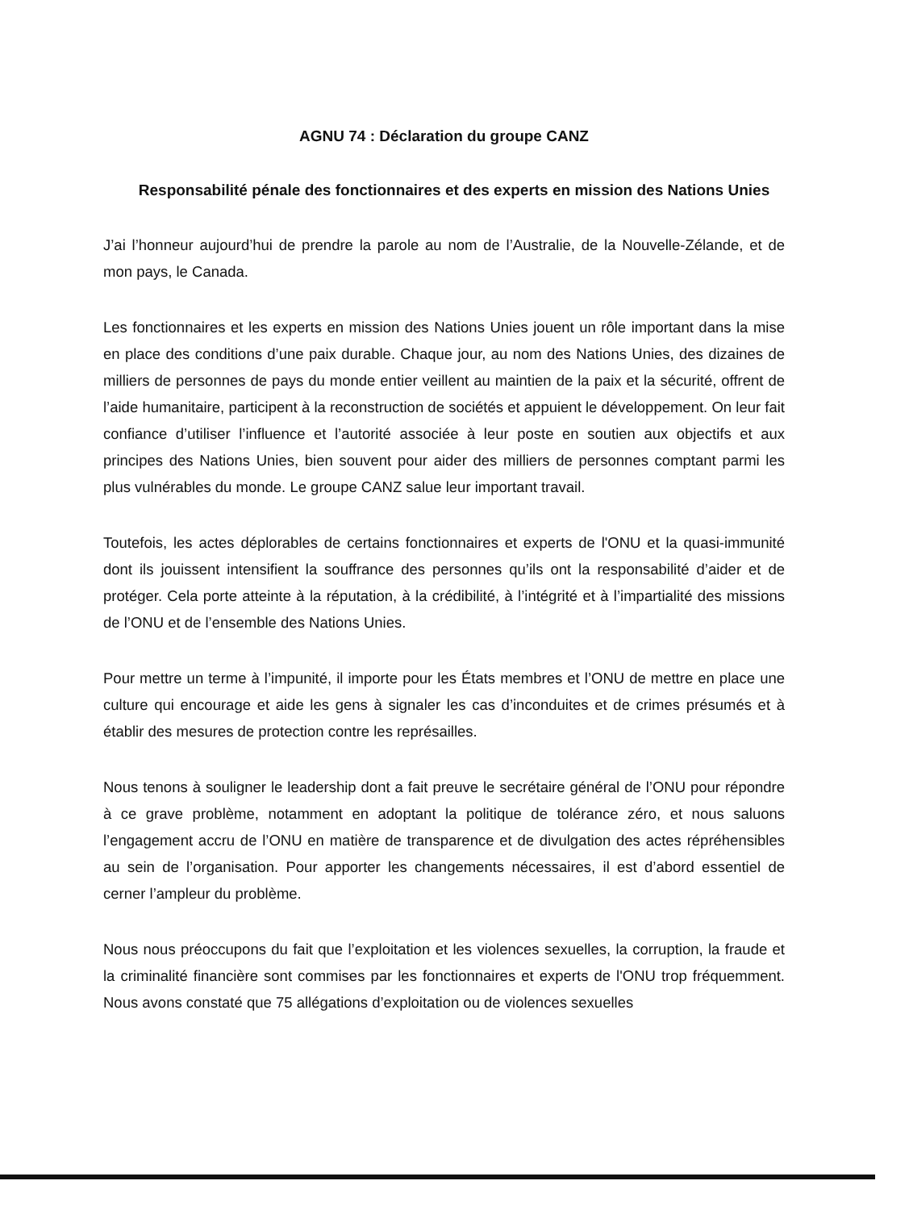AGNU 74 : Déclaration du groupe CANZ
Responsabilité pénale des fonctionnaires et des experts en mission des Nations Unies
J’ai l’honneur aujourd’hui de prendre la parole au nom de l’Australie, de la Nouvelle-Zélande, et de mon pays, le Canada.
Les fonctionnaires et les experts en mission des Nations Unies jouent un rôle important dans la mise en place des conditions d’une paix durable. Chaque jour, au nom des Nations Unies, des dizaines de milliers de personnes de pays du monde entier veillent au maintien de la paix et la sécurité, offrent de l’aide humanitaire, participent à la reconstruction de sociétés et appuient le développement. On leur fait confiance d’utiliser l’influence et l’autorité associée à leur poste en soutien aux objectifs et aux principes des Nations Unies, bien souvent pour aider des milliers de personnes comptant parmi les plus vulnérables du monde. Le groupe CANZ salue leur important travail.
Toutefois, les actes déplorables de certains fonctionnaires et experts de l'ONU et la quasi-immunité dont ils jouissent intensifient la souffrance des personnes qu’ils ont la responsabilité d’aider et de protéger. Cela porte atteinte à la réputation, à la crédibilité, à l’intégrité et à l’impartialité des missions de l’ONU et de l’ensemble des Nations Unies.
Pour mettre un terme à l’impunité, il importe pour les États membres et l’ONU de mettre en place une culture qui encourage et aide les gens à signaler les cas d’inconduites et de crimes présumés et à établir des mesures de protection contre les représailles.
Nous tenons à souligner le leadership dont a fait preuve le secrétaire général de l’ONU pour répondre à ce grave problème, notamment en adoptant la politique de tolérance zéro, et nous saluons l’engagement accru de l’ONU en matière de transparence et de divulgation des actes répréhensibles au sein de l’organisation. Pour apporter les changements nécessaires, il est d’abord essentiel de cerner l’ampleur du problème.
Nous nous préoccupons du fait que l’exploitation et les violences sexuelles, la corruption, la fraude et la criminalité financière sont commises par les fonctionnaires et experts de l'ONU trop fréquemment. Nous avons constaté que 75 allégations d’exploitation ou de violences sexuelles